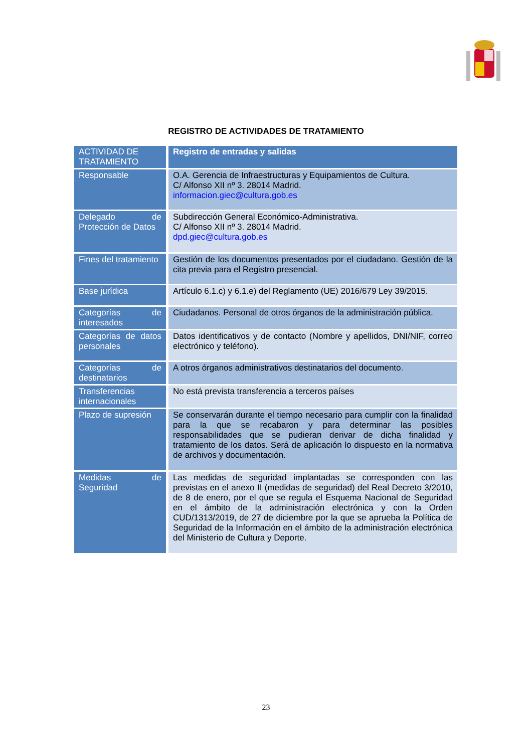REGISTRO DE ACTIVIDADES DE TRATAMIENTO
| ACTIVIDAD DE TRATAMIENTO | Registro de entradas y salidas |
| --- | --- |
| Responsable | O.A. Gerencia de Infraestructuras y Equipamientos de Cultura. C/ Alfonso XII nº 3. 28014 Madrid. informacion.giec@cultura.gob.es |
| Delegado de Protección de Datos | Subdirección General Económico-Administrativa. C/ Alfonso XII nº 3. 28014 Madrid. dpd.giec@cultura.gob.es |
| Fines del tratamiento | Gestión de los documentos presentados por el ciudadano. Gestión de la cita previa para el Registro presencial. |
| Base jurídica | Artículo 6.1.c) y 6.1.e) del Reglamento (UE) 2016/679 Ley 39/2015. |
| Categorías de interesados | Ciudadanos. Personal de otros órganos de la administración pública. |
| Categorías de datos personales | Datos identificativos y de contacto (Nombre y apellidos, DNI/NIF, correo electrónico y teléfono). |
| Categorías de destinatarios | A otros órganos administrativos destinatarios del documento. |
| Transferencias internacionales | No está prevista transferencia a terceros países |
| Plazo de supresión | Se conservarán durante el tiempo necesario para cumplir con la finalidad para la que se recabaron y para determinar las posibles responsabilidades que se pudieran derivar de dicha finalidad y tratamiento de los datos. Será de aplicación lo dispuesto en la normativa de archivos y documentación. |
| Medidas de Seguridad | Las medidas de seguridad implantadas se corresponden con las previstas en el anexo II (medidas de seguridad) del Real Decreto 3/2010, de 8 de enero, por el que se regula el Esquema Nacional de Seguridad en el ámbito de la administración electrónica y con la Orden CUD/1313/2019, de 27 de diciembre por la que se aprueba la Política de Seguridad de la Información en el ámbito de la administración electrónica del Ministerio de Cultura y Deporte. |
23